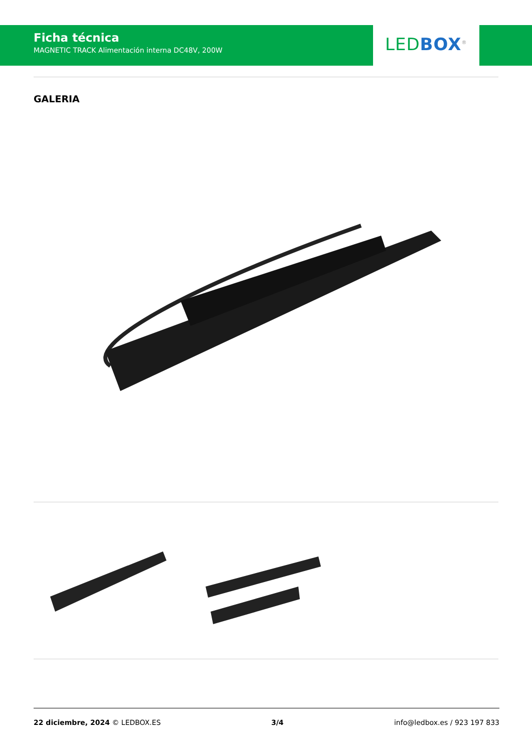Ficha técnica
MAGNETIC TRACK Alimentación interna DC48V, 200W
LED BOX<sup>®</sup>
GALERIA
22 diciembre, 2024 © LEDBOX.ES 3/4 info@ledbox.es / 923 197 833